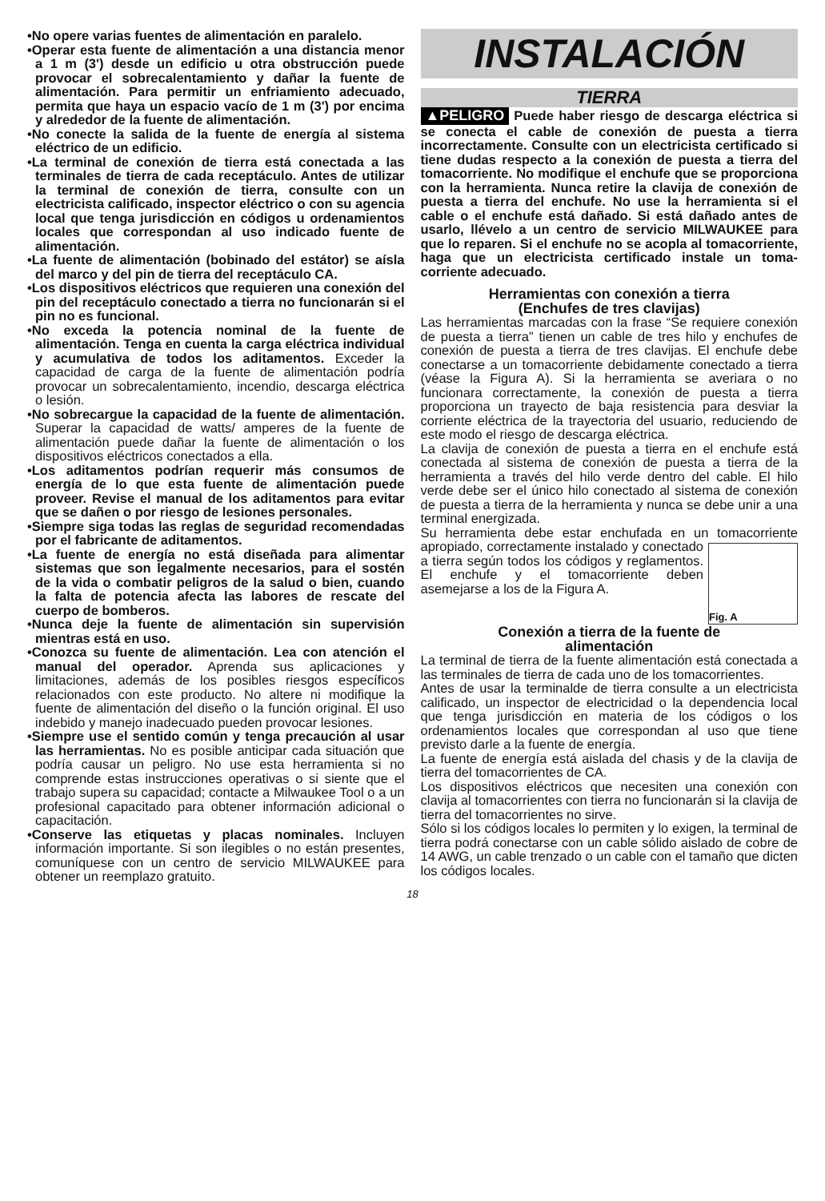•No opere varias fuentes de alimentación en paralelo.
•Operar esta fuente de alimentación a una distancia menor a 1 m (3') desde un edificio u otra obstrucción puede provocar el sobrecalentamiento y dañar la fuente de alimentación. Para permitir un enfriamiento adecuado, permita que haya un espacio vacío de 1 m (3') por encima y alrededor de la fuente de alimentación.
•No conecte la salida de la fuente de energía al sistema eléctrico de un edificio.
•La terminal de conexión de tierra está conectada a las terminales de tierra de cada receptáculo. Antes de utilizar la terminal de conexión de tierra, consulte con un electricista calificado, inspector eléctrico o con su agencia local que tenga jurisdicción en códigos u ordenamientos locales que correspondan al uso indicado fuente de alimentación.
•La fuente de alimentación (bobinado del estátor) se aísla del marco y del pin de tierra del receptáculo CA.
•Los dispositivos eléctricos que requieren una conexión del pin del receptáculo conectado a tierra no funcionarán si el pin no es funcional.
•No exceda la potencia nominal de la fuente de alimentación. Tenga en cuenta la carga eléctrica individual y acumulativa de todos los aditamentos. Exceder la capacidad de carga de la fuente de alimentación podría provocar un sobrecalentamiento, incendio, descarga eléctrica o lesión.
•No sobrecargue la capacidad de la fuente de alimentación. Superar la capacidad de watts/ amperes de la fuente de alimentación puede dañar la fuente de alimentación o los dispositivos eléctricos conectados a ella.
•Los aditamentos podrían requerir más consumos de energía de lo que esta fuente de alimentación puede proveer. Revise el manual de los aditamentos para evitar que se dañen o por riesgo de lesiones personales.
•Siempre siga todas las reglas de seguridad recomendadas por el fabricante de aditamentos.
•La fuente de energía no está diseñada para alimentar sistemas que son legalmente necesarios, para el sostén de la vida o combatir peligros de la salud o bien, cuando la falta de potencia afecta las labores de rescate del cuerpo de bomberos.
•Nunca deje la fuente de alimentación sin supervisión mientras está en uso.
•Conozca su fuente de alimentación. Lea con atención el manual del operador. Aprenda sus aplicaciones y limitaciones, además de los posibles riesgos específicos relacionados con este producto. No altere ni modifique la fuente de alimentación del diseño o la función original. El uso indebido y manejo inadecuado pueden provocar lesiones.
•Siempre use el sentido común y tenga precaución al usar las herramientas. No es posible anticipar cada situación que podría causar un peligro. No use esta herramienta si no comprende estas instrucciones operativas o si siente que el trabajo supera su capacidad; contacte a Milwaukee Tool o a un profesional capacitado para obtener información adicional o capacitación.
•Conserve las etiquetas y placas nominales. Incluyen información importante. Si son ilegibles o no están presentes, comuníquese con un centro de servicio MILWAUKEE para obtener un reemplazo gratuito.
INSTALACIÓN
TIERRA
▲PELIGRO Puede haber riesgo de descarga eléctrica si se conecta el cable de conexión de puesta a tierra incorrectamente. Consulte con un electricista certificado si tiene dudas respecto a la conexión de puesta a tierra del tomacorriente. No modifique el enchufe que se proporciona con la herramienta. Nunca retire la clavija de conexión de puesta a tierra del enchufe. No use la herramienta si el cable o el enchufe está dañado. Si está dañado antes de usarlo, llévelo a un centro de servicio MILWAUKEE para que lo reparen. Si el enchufe no se acopla al tomacorriente, haga que un electricista certificado instale un toma-corriente adecuado.
Herramientas con conexión a tierra
(Enchufes de tres clavijas)
Las herramientas marcadas con la frase “Se requiere conexión de puesta a tierra” tienen un cable de tres hilo y enchufes de conexión de puesta a tierra de tres clavijas. El enchufe debe conectarse a un tomacorriente debidamente conectado a tierra (véase la Figura A). Si la herramienta se averiara o no funcionara correctamente, la conexión de puesta a tierra proporciona un trayecto de baja resistencia para desviar la corriente eléctrica de la trayectoria del usuario, reduciendo de este modo el riesgo de descarga eléctrica.
La clavija de conexión de puesta a tierra en el enchufe está conectada al sistema de conexión de puesta a tierra de la herramienta a través del hilo verde dentro del cable. El hilo verde debe ser el único hilo conectado al sistema de conexión de puesta a tierra de la herramienta y nunca se debe unir a una terminal energizada.
Su herramienta debe estar enchufada en un tomacorriente apropiado, correctamente
Fig. A
instalado y conectado a tierra según todos los códigos y reglamentos. El enchufe y el tomacorriente deben asemejarse a los de la Figura A.
Conexión a tierra de la fuente de
alimentación
La terminal de tierra de la fuente alimentación está conectada a las terminales de tierra de cada uno de los tomacorrientes.
Antes de usar la terminalde de tierra consulte a un electricista calificado, un inspector de electricidad o la dependencia local que tenga jurisdicción en materia de los códigos o los ordenamientos locales que correspondan al uso que tiene previsto darle a la fuente de energía.
La fuente de energía está aislada del chasis y de la clavija de tierra del tomacorrientes de CA.
Los dispositivos eléctricos que necesiten una conexión con clavija al tomacorrientes con tierra no funcionarán si la clavija de tierra del tomacorrientes no sirve.
Sólo si los códigos locales lo permiten y lo exigen, la terminal de tierra podrá conectarse con un cable sólido aislado de cobre de 14 AWG, un cable trenzado o un cable con el tamaño que dicten los códigos locales.
18